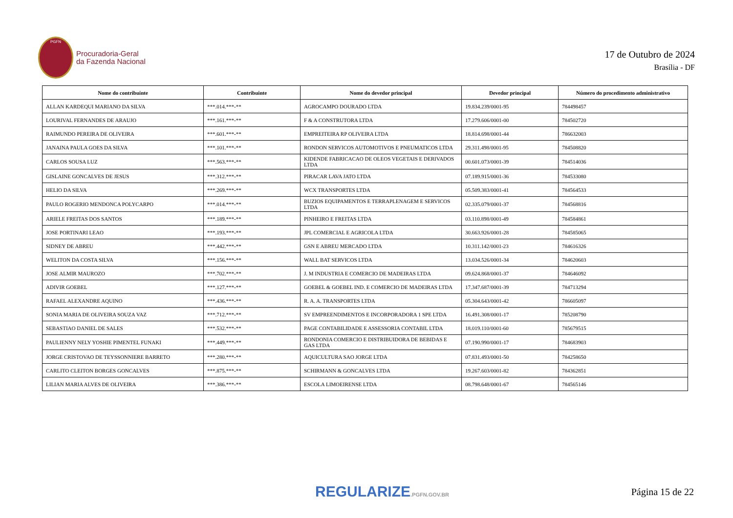PGFN
Procuradoria-Geral
da Fazenda Nacional
17 de Outubro de 2024
Brasília - DF
| Nome do contribuinte | Contribuinte | Nome do devedor principal | Devedor principal | Número do procedimento administrativo |
| --- | --- | --- | --- | --- |
| ALLAN KARDEQUI MARIANO DA SILVA | ***.014.***-** | AGROCAMPO DOURADO LTDA | 19.834.239/0001-95 | 784498457 |
| LOURIVAL FERNANDES DE ARAUJO | ***.161.***-** | F & A CONSTRUTORA LTDA | 17.279.606/0001-00 | 784502720 |
| RAIMUNDO PEREIRA DE OLIVEIRA | ***.601.***-** | EMPREITEIRA RP OLIVEIRA LTDA | 18.814.698/0001-44 | 786632003 |
| JANAINA PAULA GOES DA SILVA | ***.101.***-** | RONDON SERVICOS AUTOMOTIVOS E PNEUMATICOS LTDA | 29.311.498/0001-95 | 784508820 |
| CARLOS SOUSA LUZ | ***.563.***-** | KIDENDE FABRICACAO DE OLEOS VEGETAIS E DERIVADOS LTDA | 00.601.073/0001-39 | 784514036 |
| GISLAINE GONCALVES DE JESUS | ***.312.***-** | PIRACAR LAVA JATO LTDA | 07.189.915/0001-36 | 784533080 |
| HELIO DA SILVA | ***.269.***-** | WCX TRANSPORTES LTDA | 05.509.383/0001-41 | 784564533 |
| PAULO ROGERIO MENDONCA POLYCARPO | ***.014.***-** | BUZIOS EQUIPAMENTOS E TERRAPLENAGEM E SERVICOS LTDA | 02.335.079/0001-37 | 784568816 |
| ARIELE FREITAS DOS SANTOS | ***.189.***-** | PINHEIRO E FREITAS LTDA | 03.110.898/0001-49 | 784584861 |
| JOSE PORTINARI LEAO | ***.193.***-** | JPL COMERCIAL E AGRICOLA LTDA | 30.663.926/0001-28 | 784585065 |
| SIDNEY DE ABREU | ***.442.***-** | GSN E ABREU MERCADO LTDA | 10.311.142/0001-23 | 784616326 |
| WELITON DA COSTA SILVA | ***.156.***-** | WALL BAT SERVICOS LTDA | 13.034.526/0001-34 | 784620603 |
| JOSE ALMIR MAUROZO | ***.702.***-** | J. M INDUSTRIA E COMERCIO DE MADEIRAS LTDA | 09.624.868/0001-37 | 784646092 |
| ADIVIR GOEBEL | ***.127.***-** | GOEBEL & GOEBEL IND. E COMERCIO DE MADEIRAS LTDA | 17.347.687/0001-39 | 784713294 |
| RAFAEL ALEXANDRE AQUINO | ***.436.***-** | R. A. A. TRANSPORTES LTDA | 05.304.643/0001-42 | 786605097 |
| SONIA MARIA DE OLIVEIRA SOUZA VAZ | ***.712.***-** | SV EMPREENDIMENTOS E INCORPORADORA 1 SPE LTDA | 16.491.308/0001-17 | 785208790 |
| SEBASTIAO DANIEL DE SALES | ***.532.***-** | PAGE CONTABILIDADE E ASSESSORIA CONTABIL LTDA | 18.019.110/0001-60 | 785679515 |
| PAULIENNY NELY YOSHIE PIMENTEL FUNAKI | ***.449.***-** | RONDONIA COMERCIO E DISTRIBUIDORA DE BEBIDAS E GAS LTDA | 07.190.990/0001-17 | 784683903 |
| JORGE CRISTOVAO DE TEYSSONNIERE BARRETO | ***.280.***-** | AQUICULTURA SAO JORGE LTDA | 07.831.493/0001-50 | 784258650 |
| CARLITO CLEITON BORGES GONCALVES | ***.875.***-** | SCHIRMANN & GONCALVES LTDA | 19.267.603/0001-82 | 784362851 |
| LILIAN MARIA ALVES DE OLIVEIRA | ***.386.***-** | ESCOLA LIMOEIRENSE LTDA | 08.798.648/0001-67 | 784565146 |
REGULARIZE.PGFN.GOV.BR Página 15 de 22